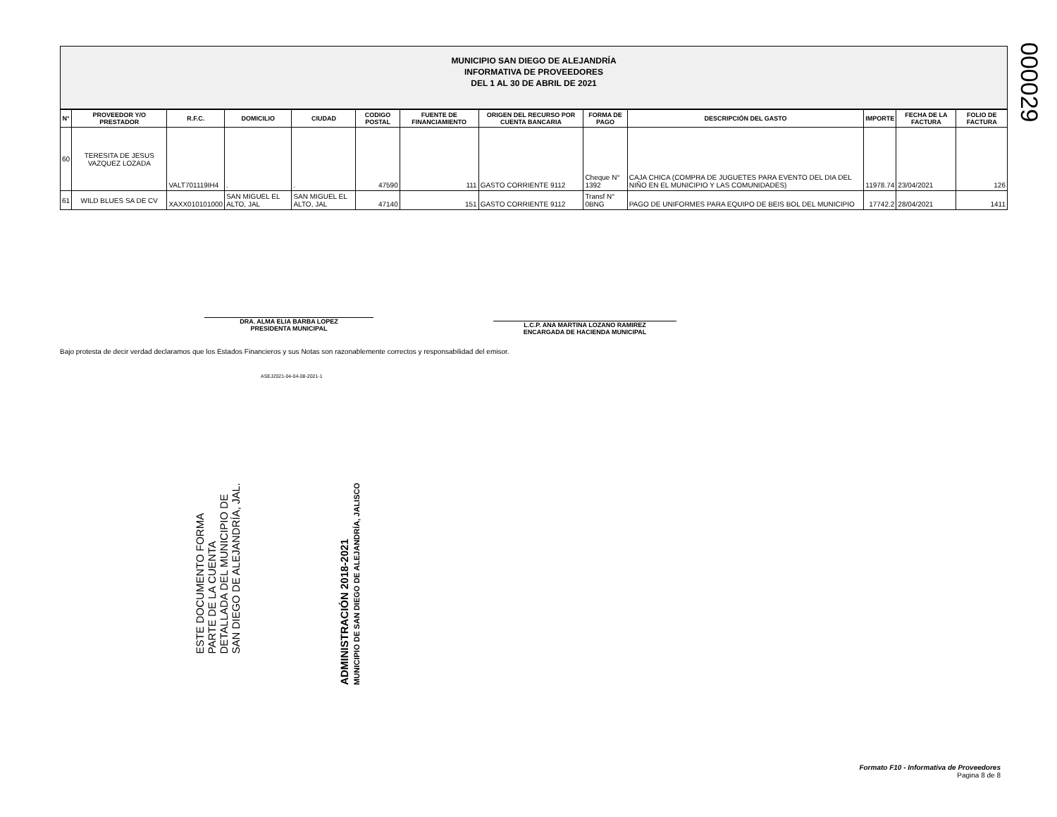000029
MUNICIPIO SAN DIEGO DE ALEJANDRÍA
INFORMATIVA DE PROVEEDORES
DEL 1 AL 30 DE ABRIL DE 2021
| N° | PROVEEDOR Y/O PRESTADOR | R.F.C. | DOMICILIO | CIUDAD | CODIGO POSTAL | FUENTE DE FINANCIAMIENTO | ORIGEN DEL RECURSO POR CUENTA BANCARIA | FORMA DE PAGO | DESCRIPCIÓN DEL GASTO | IMPORTE | FECHA DE LA FACTURA | FOLIO DE FACTURA |
| --- | --- | --- | --- | --- | --- | --- | --- | --- | --- | --- | --- | --- |
| 60 | TERESITA DE JESUS VAZQUEZ LOZADA | VALT701119IH4 | . | . | 47590 | 111 | GASTO CORRIENTE 9112 | Cheque N° 1392 | CAJA CHICA (COMPRA DE JUGUETES PARA EVENTO DEL DIA DEL NIÑO EN EL MUNICIPIO Y LAS COMUNIDADES) | 11978.74 | 23/04/2021 | 126 |
| 61 | WILD BLUES SA DE CV | XAXX010101000 | SAN MIGUEL EL ALTO, JAL | SAN MIGUEL EL ALTO, JAL | 47140 | 151 | GASTO CORRIENTE 9112 | Transf N° 0BNG | PAGO DE UNIFORMES PARA EQUIPO DE BEIS BOL DEL MUNICIPIO | 17742.2 | 28/04/2021 | 1411 |
DRA. ALMA ELIA BARBA LOPEZ
PRESIDENTA MUNICIPAL
L.C.P. ANA MARTINA LOZANO RAMIREZ
ENCARGADA DE HACIENDA MUNICIPAL
Bajo protesta de decir verdad declaramos que los Estados Financieros y sus Notas son razonablemente correctos y responsabilidad del emisor.
ASEJ2021-04-04-08-2021-1
ESTE DOCUMENTO FORMA
PARTE DE LA CUENTA
DETALLADA DEL MUNICIPIO DE
SAN DIEGO DE ALEJANDRÍA, JAL.
ADMINISTRACIÓN 2018-2021
MUNICIPIO DE SAN DIEGO DE ALEJANDRÍA, JALISCO
Formato F10 - Informativa de Proveedores
Pagina 8 de 8